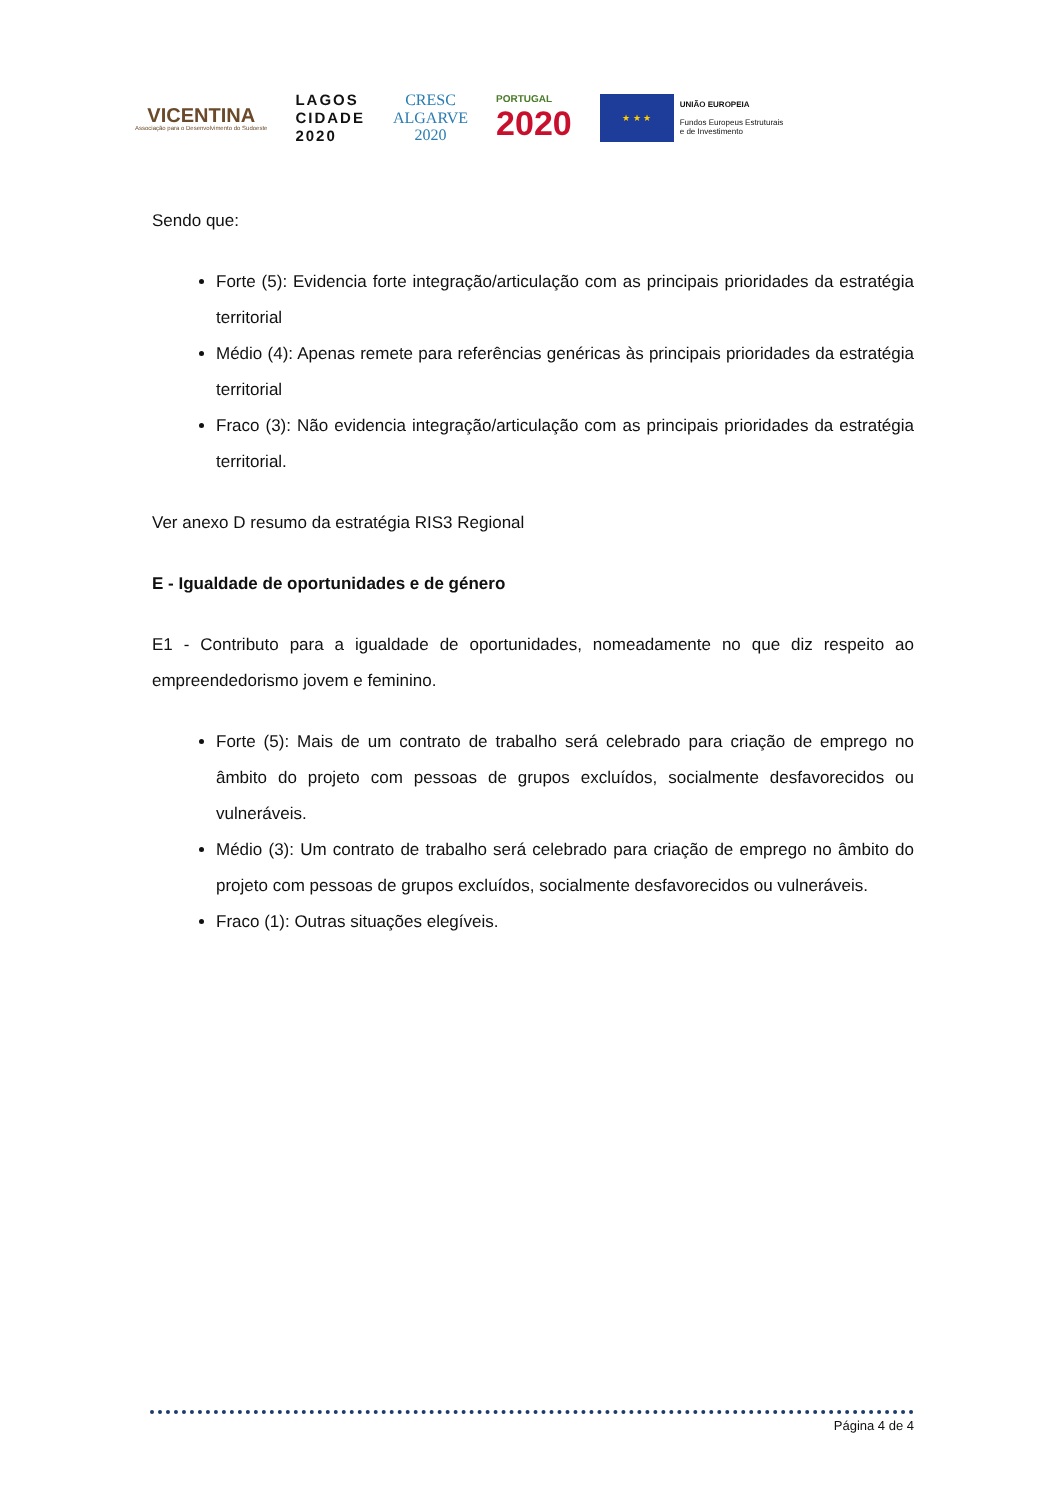VICENTINA
Associação para o Desenvolvimento do Sudoeste
LAGOS
CIDADE
2020
CRESC
ALGARVE
2020
PORTUGAL
2020
★ ★ ★
UNIÃO EUROPEIA
Fundos Europeus Estruturais
e de Investimento
Sendo que:
Forte (5): Evidencia forte integração/articulação com as principais prioridades da estratégia territorial
Médio (4): Apenas remete para referências genéricas às principais prioridades da estratégia territorial
Fraco (3): Não evidencia integração/articulação com as principais prioridades da estratégia territorial.
Ver anexo D resumo da estratégia RIS3 Regional
E - Igualdade de oportunidades e de género
E1 - Contributo para a igualdade de oportunidades, nomeadamente no que diz respeito ao empreendedorismo jovem e feminino.
Forte (5): Mais de um contrato de trabalho será celebrado para criação de emprego no âmbito do projeto com pessoas de grupos excluídos, socialmente desfavorecidos ou vulneráveis.
Médio (3): Um contrato de trabalho será celebrado para criação de emprego no âmbito do projeto com pessoas de grupos excluídos, socialmente desfavorecidos ou vulneráveis.
Fraco (1): Outras situações elegíveis.
Página 4 de 4